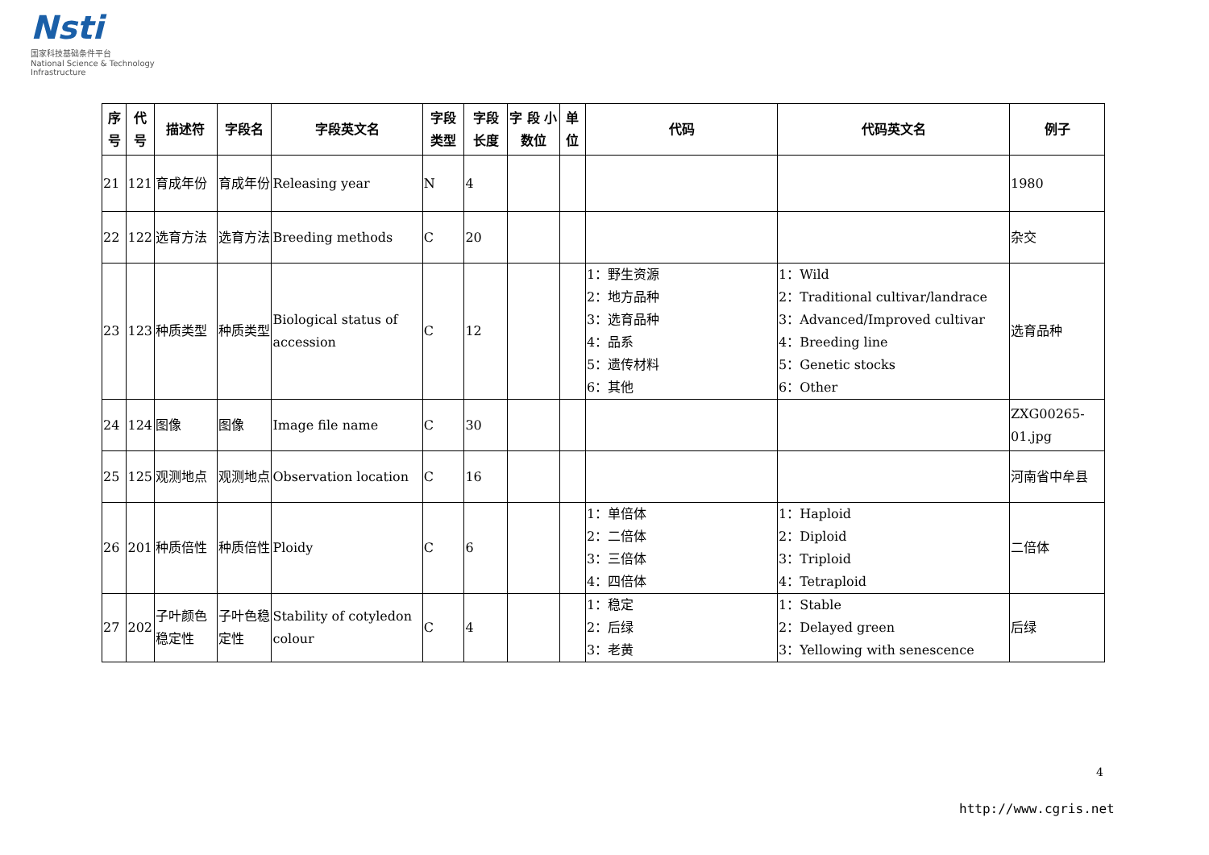Nsti
国家科技基础条件平台
National Science & Technology Infrastructure
| 序号 | 代号 | 描述符 | 字段名 | 字段英文名 | 字段 类型 | 字段 长度 | 字 段 小数位 | 单 位 | 代码 | 代码英文名 | 例子 |
| --- | --- | --- | --- | --- | --- | --- | --- | --- | --- | --- | --- |
| 21 | 121 | 育成年份 | 育成年份 | Releasing year | N | 4 | | | | | 1980 |
| 22 | 122 | 选育方法 | 选育方法 | Breeding methods | C | 20 | | | | | 杂交 |
| 23 | 123 | 种质类型 | 种质类型 | Biological status of accession | C | 12 | | | 1：野生资源 2：地方品种 3：选育品种 4：品系 5：遗传材料 6：其他 | 1：Wild 2：Traditional cultivar/landrace 3：Advanced/Improved cultivar 4：Breeding line 5：Genetic stocks 6：Other | 选育品种 |
| 24 | 124 | 图像 | 图像 | Image file name | C | 30 | | | | | ZXG00265-01.jpg |
| 25 | 125 | 观测地点 | 观测地点 | Observation location | C | 16 | | | | | 河南省中牟县 |
| 26 | 201 | 种质倍性 | 种质倍性 | Ploidy | C | 6 | | | 1：单倍体 2：二倍体 3：三倍体 4：四倍体 | 1：Haploid 2：Diploid 3：Triploid 4：Tetraploid | 二倍体 |
| 27 | 202 | 子叶颜色稳定性 | 子叶色稳定性 | Stability of cotyledon colour | C | 4 | | | 1：稳定 2：后绿 3：老黄 | 1：Stable 2：Delayed green 3：Yellowing with senescence | 后绿 |
4
http://www.cgris.net